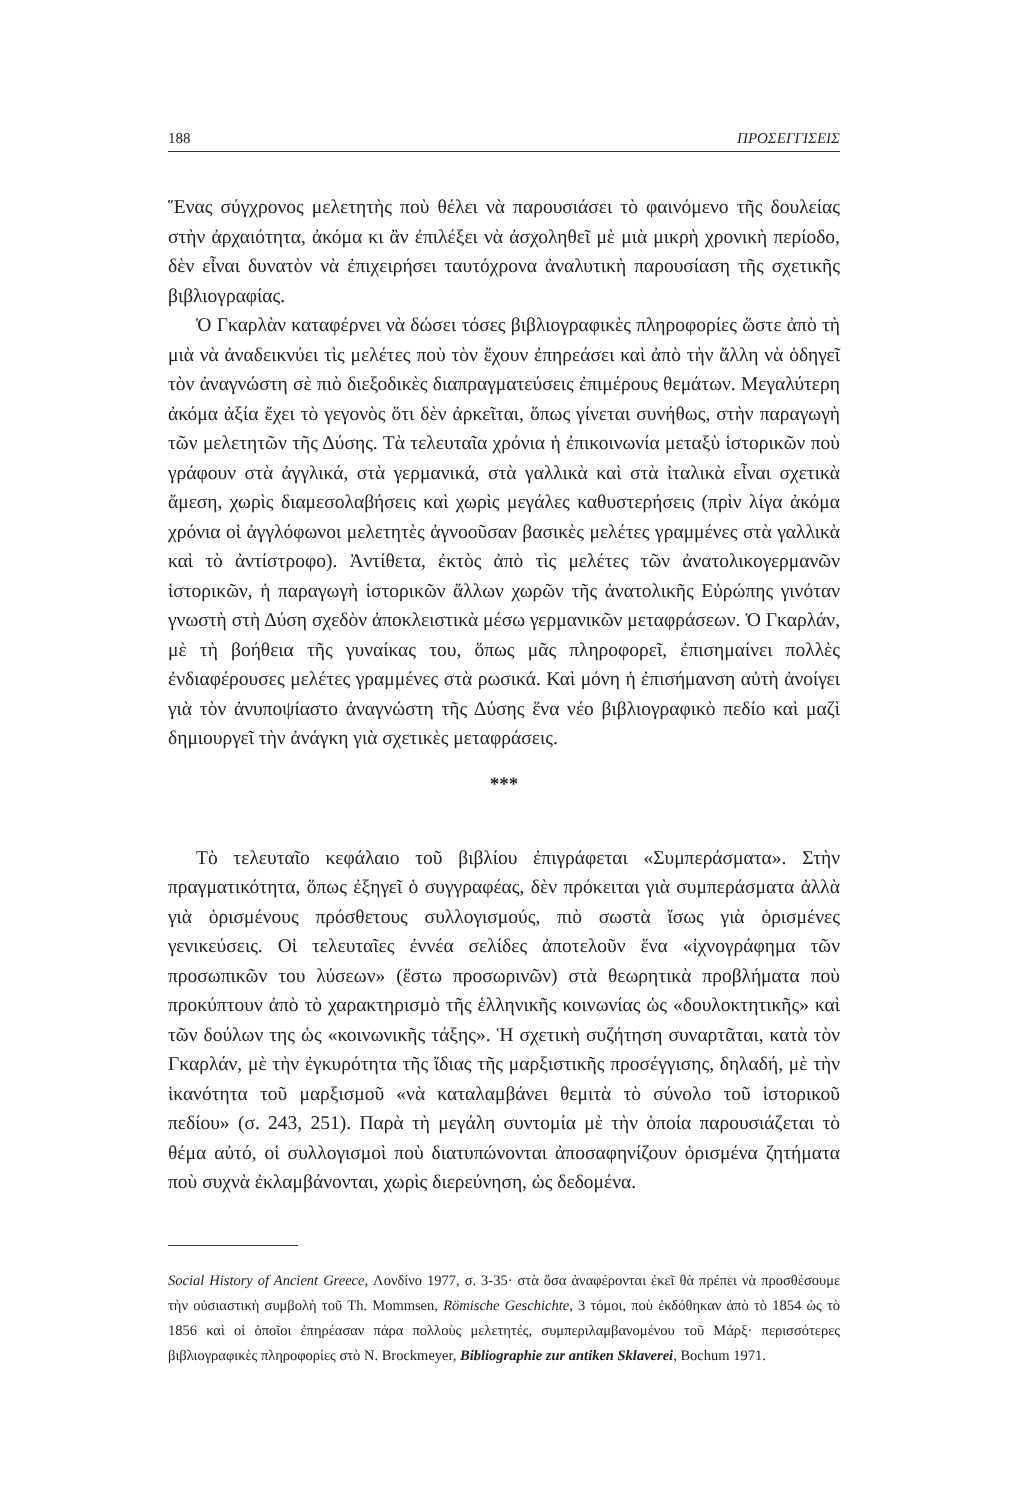188 ΠΡΟΣΕΓΓΙΣΕΙΣ
Ἕνας σύγχρονος μελετητὴς ποὺ θέλει νὰ παρουσιάσει τὸ φαινόμενο τῆς δουλείας στὴν ἀρχαιότητα, ἀκόμα κι ἂν ἐπιλέξει νὰ ἀσχοληθεῖ μὲ μιὰ μικρὴ χρονικὴ περίοδο, δὲν εἶναι δυνατὸν νὰ ἐπιχειρήσει ταυτόχρονα ἀναλυτικὴ παρουσίαση τῆς σχετικῆς βιβλιογραφίας.
Ὁ Γκαρλὰν καταφέρνει νὰ δώσει τόσες βιβλιογραφικὲς πληροφορίες ὥστε ἀπὸ τὴ μιὰ νὰ ἀναδεικνύει τὶς μελέτες ποὺ τὸν ἔχουν ἐπηρεάσει καὶ ἀπὸ τὴν ἄλλη νὰ ὁδηγεῖ τὸν ἀναγνώστη σὲ πιὸ διεξοδικὲς διαπραγματεύσεις ἐπιμέρους θεμάτων. Μεγαλύτερη ἀκόμα ἀξία ἔχει τὸ γεγονὸς ὅτι δὲν ἀρκεῖται, ὅπως γίνεται συνήθως, στὴν παραγωγὴ τῶν μελετητῶν τῆς Δύσης. Τὰ τελευταῖα χρόνια ἡ ἐπικοινωνία μεταξὺ ἱστορικῶν ποὺ γράφουν στὰ ἀγγλικά, στὰ γερμανικά, στὰ γαλλικὰ καὶ στὰ ἰταλικὰ εἶναι σχετικὰ ἄμεση, χωρὶς διαμεσολαβήσεις καὶ χωρὶς μεγάλες καθυστερήσεις (πρὶν λίγα ἀκόμα χρόνια οἱ ἀγγλόφωνοι μελετητὲς ἀγνοοῦσαν βασικὲς μελέτες γραμμένες στὰ γαλλικὰ καὶ τὸ ἀντίστροφο). Ἀντίθετα, ἐκτὸς ἀπὸ τὶς μελέτες τῶν ἀνατολικογερμανῶν ἱστορικῶν, ἡ παραγωγὴ ἱστορικῶν ἄλλων χωρῶν τῆς ἀνατολικῆς Εὐρώπης γινόταν γνωστὴ στὴ Δύση σχεδὸν ἀποκλειστικὰ μέσω γερμανικῶν μεταφράσεων. Ὁ Γκαρλάν, μὲ τὴ βοήθεια τῆς γυναίκας του, ὅπως μᾶς πληροφορεῖ, ἐπισημαίνει πολλὲς ἐνδιαφέρουσες μελέτες γραμμένες στὰ ρωσικά. Καὶ μόνη ἡ ἐπισήμανση αὐτὴ ἀνοίγει γιὰ τὸν ἀνυποψίαστο ἀναγνώστη τῆς Δύσης ἕνα νέο βιβλιογραφικὸ πεδίο καὶ μαζὶ δημιουργεῖ τὴν ἀνάγκη γιὰ σχετικὲς μεταφράσεις.
***
Τὸ τελευταῖο κεφάλαιο τοῦ βιβλίου ἐπιγράφεται «Συμπεράσματα». Στὴν πραγματικότητα, ὅπως ἐξηγεῖ ὁ συγγραφέας, δὲν πρόκειται γιὰ συμπεράσματα ἀλλὰ γιὰ ὁρισμένους πρόσθετους συλλογισμούς, πιὸ σωστὰ ἴσως γιὰ ὁρισμένες γενικεύσεις. Οἱ τελευταῖες ἐννέα σελίδες ἀποτελοῦν ἕνα «ἰχνογράφημα τῶν προσωπικῶν του λύσεων» (ἔστω προσωρινῶν) στὰ θεωρητικὰ προβλήματα ποὺ προκύπτουν ἀπὸ τὸ χαρακτηρισμὸ τῆς ἑλληνικῆς κοινωνίας ὡς «δουλοκτητικῆς» καὶ τῶν δούλων της ὡς «κοινωνικῆς τάξης». Ἡ σχετικὴ συζήτηση συναρτᾶται, κατὰ τὸν Γκαρλάν, μὲ τὴν ἐγκυρότητα τῆς ἴδιας τῆς μαρξιστικῆς προσέγγισης, δηλαδή, μὲ τὴν ἱκανότητα τοῦ μαρξισμοῦ «νὰ καταλαμβάνει θεμιτὰ τὸ σύνολο τοῦ ἱστορικοῦ πεδίου» (σ. 243, 251). Παρὰ τὴ μεγάλη συντομία μὲ τὴν ὁποία παρουσιάζεται τὸ θέμα αὐτό, οἱ συλλογισμοὶ ποὺ διατυπώνονται ἀποσαφηνίζουν ὁρισμένα ζητήματα ποὺ συχνὰ ἐκλαμβάνονται, χωρὶς διερεύνηση, ὡς δεδομένα.
Social History of Ancient Greece, Λονδίνο 1977, σ. 3-35· στὰ ὅσα ἀναφέρονται ἐκεῖ θὰ πρέπει νὰ προσθέσουμε τὴν οὐσιαστικὴ συμβολὴ τοῦ Th. Mommsen, Römische Geschichte, 3 τόμοι, ποὺ ἐκδόθηκαν ἀπὸ τὸ 1854 ὡς τὸ 1856 καὶ οἱ ὁποῖοι ἐπηρέασαν πάρα πολλοὺς μελετητές, συμπεριλαμβανομένου τοῦ Μάρξ· περισσότερες βιβλιογραφικὲς πληροφορίες στὸ N. Brockmeyer, Bibliographie zur antiken Sklaverei, Bochum 1971.